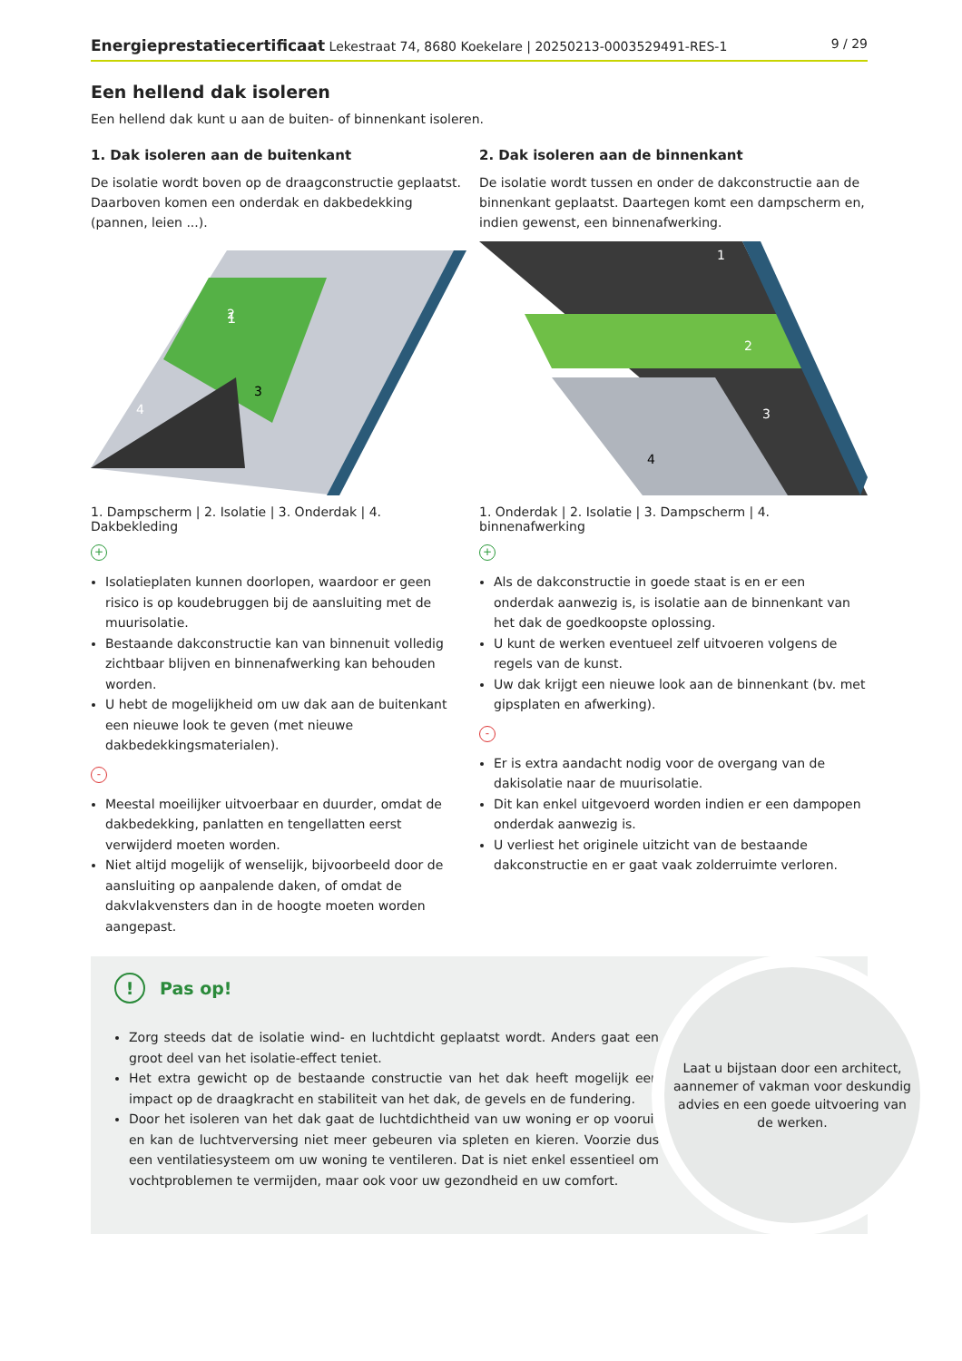Energieprestatiecertificaat Lekestraat 74, 8680 Koekelare | 20250213-0003529491-RES-1 9 / 29
Een hellend dak isoleren
Een hellend dak kunt u aan de buiten- of binnenkant isoleren.
1. Dak isoleren aan de buitenkant
De isolatie wordt boven op de draagconstructie geplaatst. Daarboven komen een onderdak en dakbedekking (pannen, leien ...).
1
2
3
4
1. Dampscherm | 2. Isolatie | 3. Onderdak | 4. Dakbekleding
+
Isolatieplaten kunnen doorlopen, waardoor er geen risico is op koudebruggen bij de aansluiting met de muurisolatie.
Bestaande dakconstructie kan van binnenuit volledig zichtbaar blijven en binnenafwerking kan behouden worden.
U hebt de mogelijkheid om uw dak aan de buitenkant een nieuwe look te geven (met nieuwe dakbedekkingsmaterialen).
-
Meestal moeilijker uitvoerbaar en duurder, omdat de dakbedekking, panlatten en tengellatten eerst verwijderd moeten worden.
Niet altijd mogelijk of wenselijk, bijvoorbeeld door de aansluiting op aanpalende daken, of omdat de dakvlakvensters dan in de hoogte moeten worden aangepast.
2. Dak isoleren aan de binnenkant
De isolatie wordt tussen en onder de dakconstructie aan de binnenkant geplaatst. Daartegen komt een dampscherm en, indien gewenst, een binnenafwerking.
1
2
3
4
1. Onderdak | 2. Isolatie | 3. Dampscherm | 4. binnenafwerking
+
Als de dakconstructie in goede staat is en er een onderdak aanwezig is, is isolatie aan de binnenkant van het dak de goedkoopste oplossing.
U kunt de werken eventueel zelf uitvoeren volgens de regels van de kunst.
Uw dak krijgt een nieuwe look aan de binnenkant (bv. met gipsplaten en afwerking).
-
Er is extra aandacht nodig voor de overgang van de dakisolatie naar de muurisolatie.
Dit kan enkel uitgevoerd worden indien er een dampopen onderdak aanwezig is.
U verliest het originele uitzicht van de bestaande dakconstructie en er gaat vaak zolderruimte verloren.
! Pas op!
Zorg steeds dat de isolatie wind- en luchtdicht geplaatst wordt. Anders gaat een groot deel van het isolatie-effect teniet.
Het extra gewicht op de bestaande constructie van het dak heeft mogelijk een impact op de draagkracht en stabiliteit van het dak, de gevels en de fundering.
Door het isoleren van het dak gaat de luchtdichtheid van uw woning er op vooruit en kan de luchtverversing niet meer gebeuren via spleten en kieren. Voorzie dus een ventilatiesysteem om uw woning te ventileren. Dat is niet enkel essentieel om vochtproblemen te vermijden, maar ook voor uw gezondheid en uw comfort.
Laat u bijstaan door een architect, aannemer of vakman voor deskundig advies en een goede uitvoering van de werken.